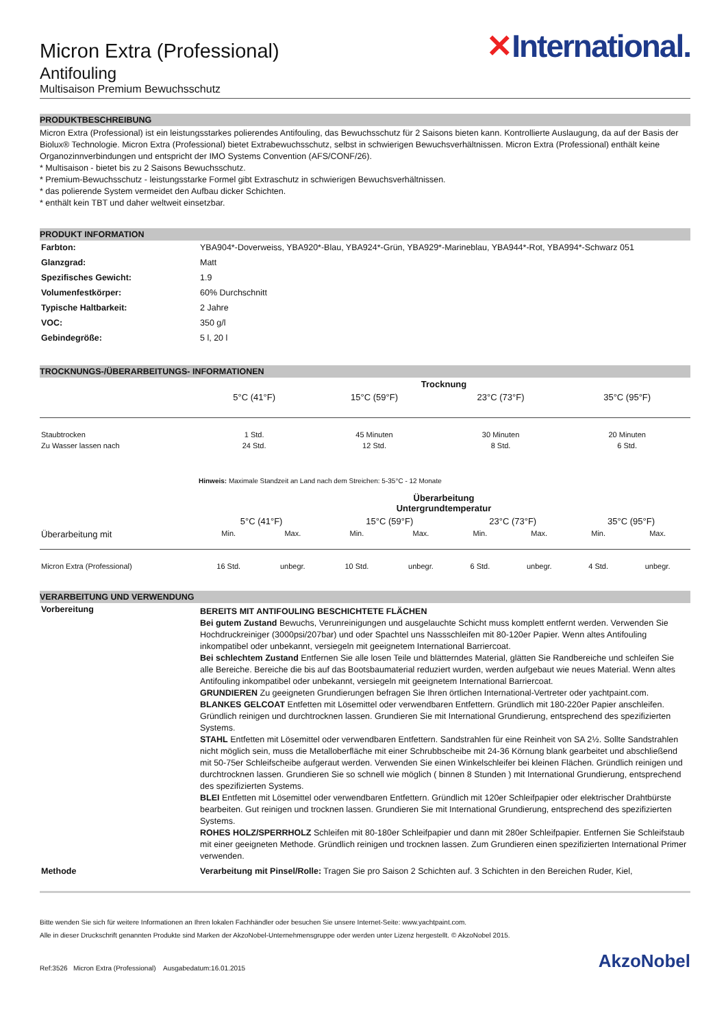Micron Extra (Professional)
Antifouling
Multisaison Premium Bewuchsschutz
✕International.
PRODUKTBESCHREIBUNG
Micron Extra (Professional) ist ein leistungsstarkes polierendes Antifouling, das Bewuchsschutz für 2 Saisons bieten kann. Kontrollierte Auslaugung, da auf der Basis der Biolux® Technologie. Micron Extra (Professional) bietet Extrabewuchsschutz, selbst in schwierigen Bewuchsverhältnissen. Micron Extra (Professional) enthält keine Organozinnverbindungen und entspricht der IMO Systems Convention (AFS/CONF/26).
* Multisaison - bietet bis zu 2 Saisons Bewuchsschutz.
* Premium-Bewuchsschutz - leistungsstarke Formel gibt Extraschutz in schwierigen Bewuchsverhältnissen.
* das polierende System vermeidet den Aufbau dicker Schichten.
* enthält kein TBT und daher weltweit einsetzbar.
PRODUKT INFORMATION
| Farbton: | YBA904*-Doverweiss, YBA920*-Blau, YBA924*-Grün, YBA929*-Marineblau, YBA944*-Rot, YBA994*-Schwarz 051 |
| Glanzgrad: | Matt |
| Spezifisches Gewicht: | 1.9 |
| Volumenfestkörper: | 60% Durchschnitt |
| Typische Haltbarkeit: | 2 Jahre |
| VOC: | 350 g/l |
| Gebindegröße: | 5 l, 20 l |
TROCKNUNGS-/ÜBERARBEITUNGS- INFORMATIONEN
| | Trocknung | | | |
| | 5°C (41°F) | 15°C (59°F) | 23°C (73°F) | 35°C (95°F) |
| Staubtrocken | 1 Std. | 45 Minuten | 30 Minuten | 20 Minuten |
| Zu Wasser lassen nach | 24 Std. | 12 Std. | 8 Std. | 6 Std. |
| | Hinweis: Maximale Standzeit an Land nach dem Streichen: 5-35°C - 12 Monate | | | |
| | Überarbeitung Untergrundtemperatur | | | | | | | |
| | 5°C (41°F) | | 15°C (59°F) | | 23°C (73°F) | | 35°C (95°F) | |
| Überarbeitung mit | Min. | Max. | Min. | Max. | Min. | Max. | Min. | Max. |
| Micron Extra (Professional) | 16 Std. | unbegr. | 10 Std. | unbegr. | 6 Std. | unbegr. | 4 Std. | unbegr. |
VERARBEITUNG UND VERWENDUNG
| Vorbereitung | BEREITS MIT ANTIFOULING BESCHICHTETE FLÄCHEN Bei gutem Zustand Bewuchs, Verunreinigungen und ausgelauchte Schicht muss komplett entfernt werden. Verwenden Sie Hochdruckreiniger (3000psi/207bar) und oder Spachtel uns Nassschleifen mit 80-120er Papier. Wenn altes Antifouling inkompatibel oder unbekannt, versiegeln mit geeignetem International Barriercoat. Bei schlechtem Zustand Entfernen Sie alle losen Teile und blätterndes Material, glätten Sie Randbereiche und schleifen Sie alle Bereiche. Bereiche die bis auf das Bootsbaumaterial reduziert wurden, werden aufgebaut wie neues Material. Wenn altes Antifouling inkompatibel oder unbekannt, versiegeln mit geeignetem International Barriercoat. GRUNDIEREN Zu geeigneten Grundierungen befragen Sie Ihren örtlichen International-Vertreter oder yachtpaint.com. BLANKES GELCOAT Entfetten mit Lösemittel oder verwendbaren Entfettern. Gründlich mit 180-220er Papier anschleifen. Gründlich reinigen und durchtrocknen lassen. Grundieren Sie mit International Grundierung, entsprechend des spezifizierten Systems. STAHL Entfetten mit Lösemittel oder verwendbaren Entfettern. Sandstrahlen für eine Reinheit von SA 2½. Sollte Sandstrahlen nicht möglich sein, muss die Metalloberfläche mit einer Schrubbscheibe mit 24-36 Körnung blank gearbeitet und abschließend mit 50-75er Schleifscheibe aufgeraut werden. Verwenden Sie einen Winkelschleifer bei kleinen Flächen. Gründlich reinigen und durchtrocknen lassen. Grundieren Sie so schnell wie möglich ( binnen 8 Stunden ) mit International Grundierung, entsprechend des spezifizierten Systems. BLEI Entfetten mit Lösemittel oder verwendbaren Entfettern. Gründlich mit 120er Schleifpapier oder elektrischer Drahtbürste bearbeiten. Gut reinigen und trocknen lassen. Grundieren Sie mit International Grundierung, entsprechend des spezifizierten Systems. ROHES HOLZ/SPERRHOLZ Schleifen mit 80-180er Schleifpapier und dann mit 280er Schleifpapier. Entfernen Sie Schleifstaub mit einer geeigneten Methode. Gründlich reinigen und trocknen lassen. Zum Grundieren einen spezifizierten International Primer verwenden. |
| Methode | Verarbeitung mit Pinsel/Rolle: Tragen Sie pro Saison 2 Schichten auf. 3 Schichten in den Bereichen Ruder, Kiel, |
Bitte wenden Sie sich für weitere Informationen an Ihren lokalen Fachhändler oder besuchen Sie unsere Internet-Seite: www.yachtpaint.com.
Alle in dieser Druckschrift genannten Produkte sind Marken der AkzoNobel-Unternehmensgruppe oder werden unter Lizenz hergestellt. © AkzoNobel 2015.
Ref:3526 Micron Extra (Professional) Ausgabedatum:16.01.2015 AkzoNobel